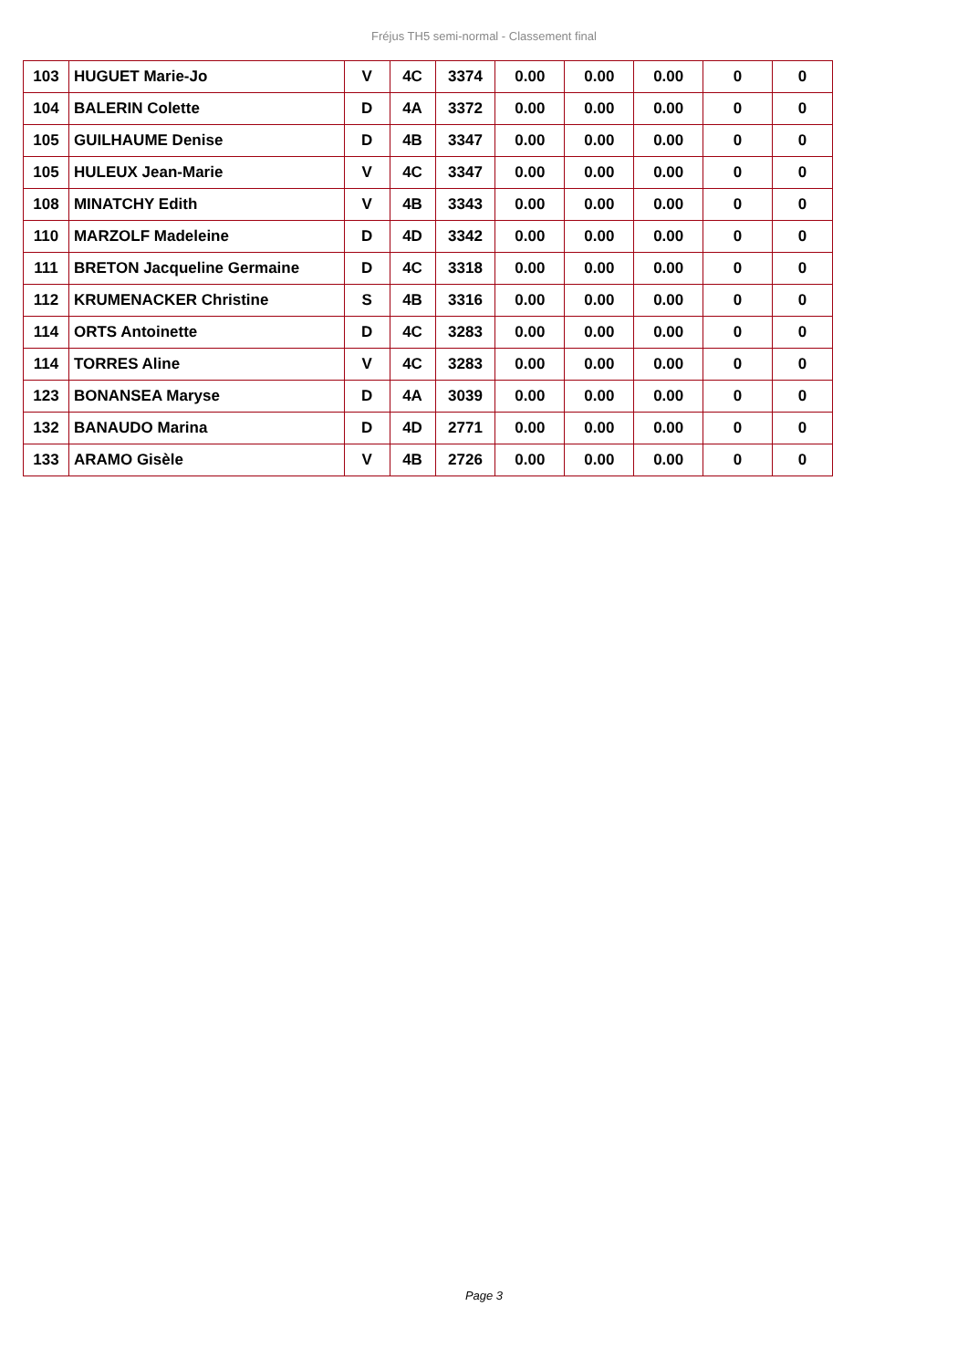Fréjus TH5 semi-normal - Classement final
| 103 | HUGUET Marie-Jo | V | 4C | 3374 | 0.00 | 0.00 | 0.00 | 0 | 0 |
| 104 | BALERIN Colette | D | 4A | 3372 | 0.00 | 0.00 | 0.00 | 0 | 0 |
| 105 | GUILHAUME Denise | D | 4B | 3347 | 0.00 | 0.00 | 0.00 | 0 | 0 |
| 105 | HULEUX Jean-Marie | V | 4C | 3347 | 0.00 | 0.00 | 0.00 | 0 | 0 |
| 108 | MINATCHY Edith | V | 4B | 3343 | 0.00 | 0.00 | 0.00 | 0 | 0 |
| 110 | MARZOLF Madeleine | D | 4D | 3342 | 0.00 | 0.00 | 0.00 | 0 | 0 |
| 111 | BRETON Jacqueline Germaine | D | 4C | 3318 | 0.00 | 0.00 | 0.00 | 0 | 0 |
| 112 | KRUMENACKER Christine | S | 4B | 3316 | 0.00 | 0.00 | 0.00 | 0 | 0 |
| 114 | ORTS Antoinette | D | 4C | 3283 | 0.00 | 0.00 | 0.00 | 0 | 0 |
| 114 | TORRES Aline | V | 4C | 3283 | 0.00 | 0.00 | 0.00 | 0 | 0 |
| 123 | BONANSEA Maryse | D | 4A | 3039 | 0.00 | 0.00 | 0.00 | 0 | 0 |
| 132 | BANAUDO Marina | D | 4D | 2771 | 0.00 | 0.00 | 0.00 | 0 | 0 |
| 133 | ARAMO Gisèle | V | 4B | 2726 | 0.00 | 0.00 | 0.00 | 0 | 0 |
Page 3